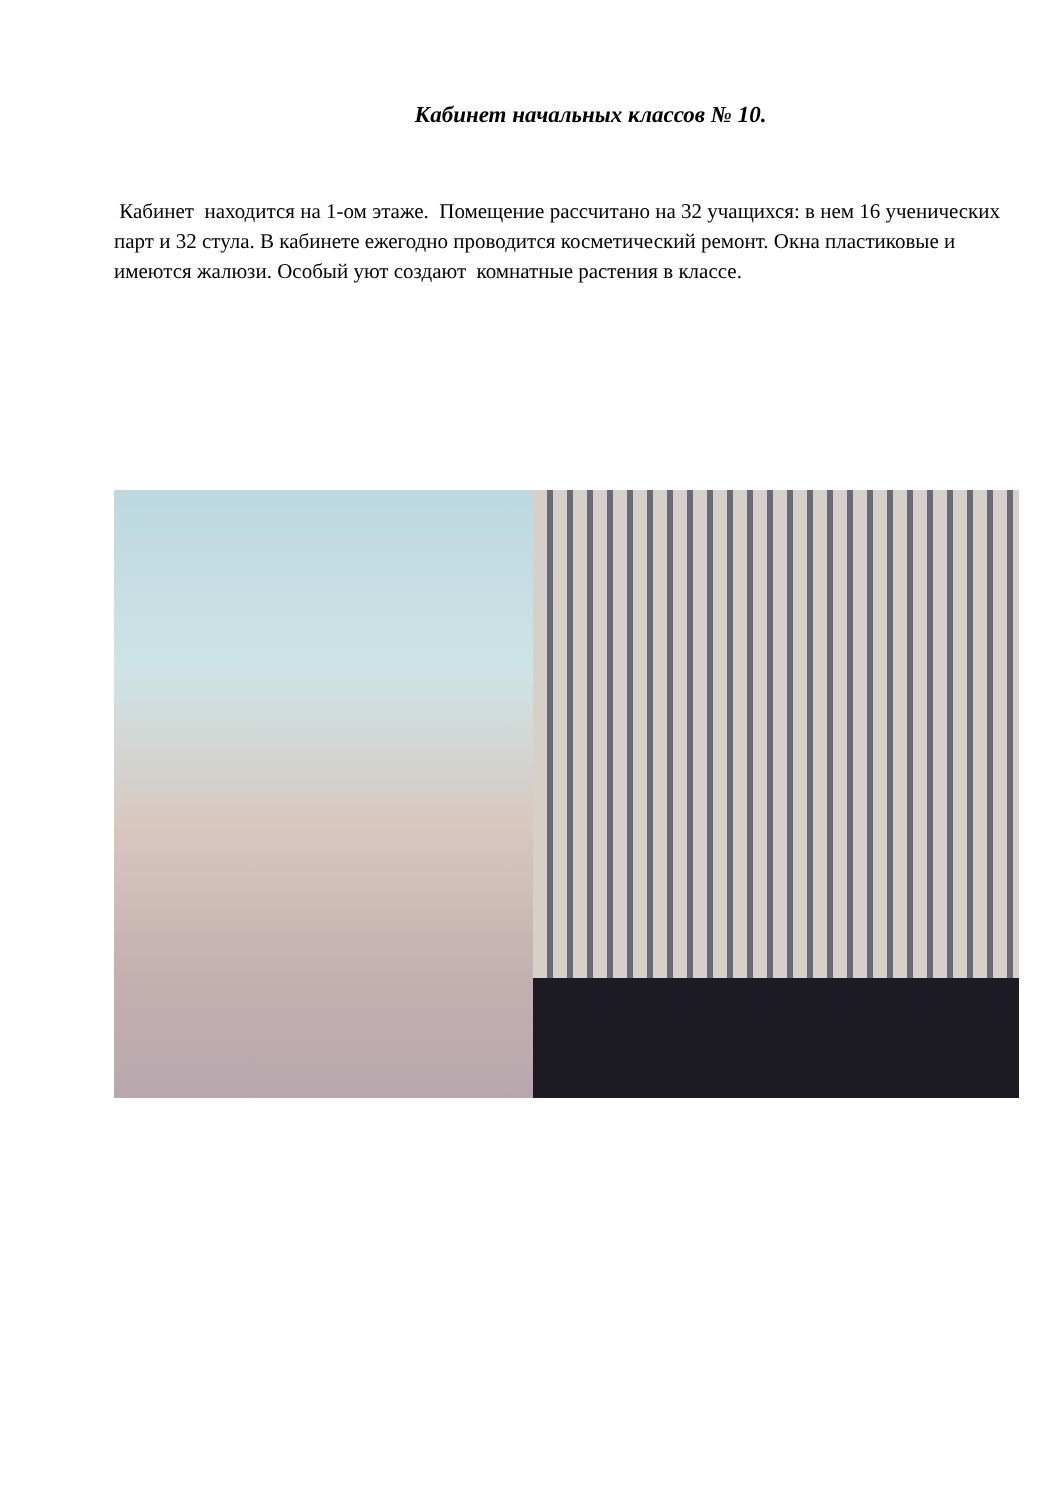Кабинет начальных классов № 10.
Кабинет находится на 1-ом этаже. Помещение рассчитано на 32 учащихся: в нем 16 ученических парт и 32 стула. В кабинете ежегодно проводится косметический ремонт. Окна пластиковые и имеются жалюзи. Особый уют создают комнатные растения в классе.